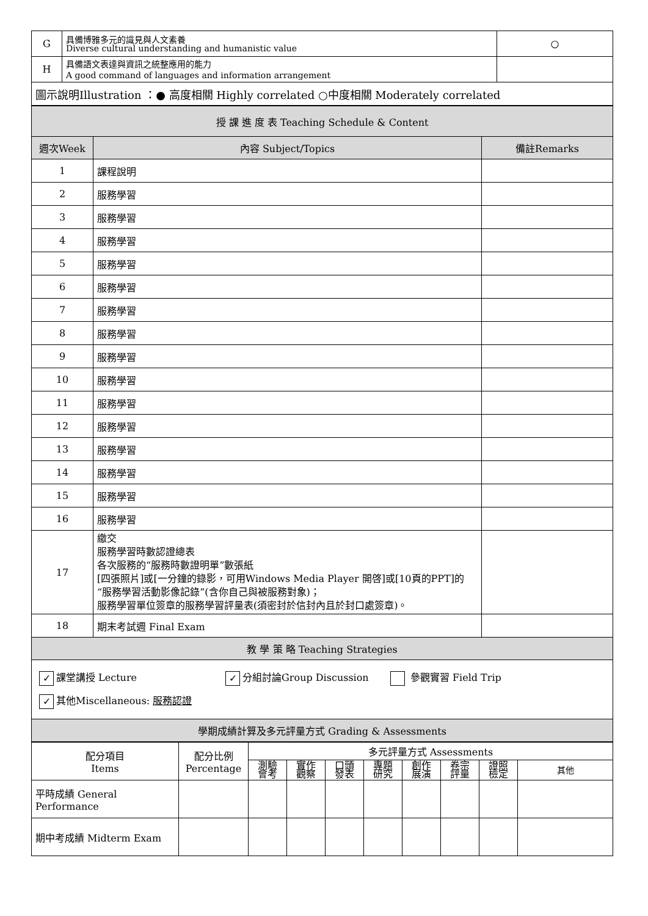| G | 具備博雅多元的識見與人文素養 Diverse cultural understanding and humanistic value | ○ |
| H | 具備語文表達與資訊之統整應用的能力 A good command of languages and information arrangement | |
| 圖示說明Illustration ：● 高度相關 Highly correlated ○中度相關 Moderately correlated | | |
| 授 課 進 度 表 Teaching Schedule & Content | | |
| 週次Week | 內容 Subject/Topics | 備註Remarks |
| 1 | 課程說明 | |
| 2 | 服務學習 | |
| 3 | 服務學習 | |
| 4 | 服務學習 | |
| 5 | 服務學習 | |
| 6 | 服務學習 | |
| 7 | 服務學習 | |
| 8 | 服務學習 | |
| 9 | 服務學習 | |
| 10 | 服務學習 | |
| 11 | 服務學習 | |
| 12 | 服務學習 | |
| 13 | 服務學習 | |
| 14 | 服務學習 | |
| 15 | 服務學習 | |
| 16 | 服務學習 | |
| 17 | 繳交 服務學習時數認證總表 各次服務的“服務時數證明單”數張紙 [四張照片]或[一分鐘的錄影，可用Windows Media Player 開啓]或[10頁的PPT]的“服務學習活動影像記錄”(含你自己與被服務對象)； 服務學習單位簽章的服務學習評量表(須密封於信封內且於封口處簽章)。 | |
| 18 | 期末考試週 Final Exam | |
| 教 學 策 略 Teaching Strategies | | |
| ✓ 課堂講授 Lecture ✓ 分組討論Group Discussion 參觀實習 Field Trip ✓ 其他Miscellaneous: 服務認證 | | |
| 學期成績計算及多元評量方式 Grading & Assessments | | |
| 配分項目 Items | 配分比例 Percentage | 多元評量方式 Assessments | | | | | | | |
| | | 測驗 會考 | 實作 觀察 | 口頭 發表 | 專題 研究 | 創作 展演 | 卷宗 評量 | 證照 檢定 | 其他 |
| 平時成績 General Performance | | | | | | | | | |
| 期中考成績 Midterm Exam | | | | | | | | | |